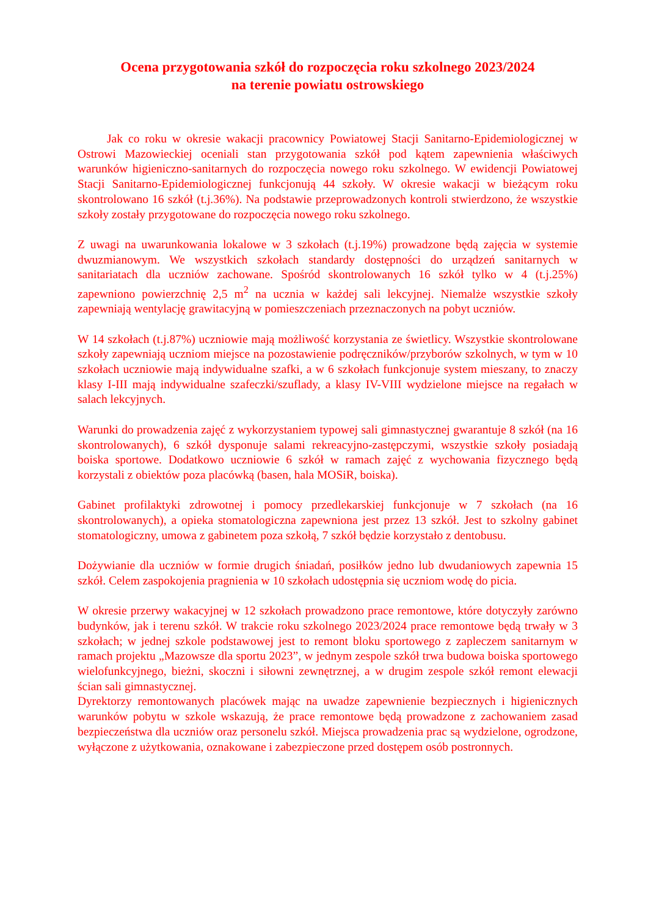Ocena przygotowania szkół do rozpoczęcia roku szkolnego 2023/2024
na terenie powiatu ostrowskiego
Jak co roku w okresie wakacji pracownicy Powiatowej Stacji Sanitarno-Epidemiologicznej w Ostrowi Mazowieckiej oceniali stan przygotowania szkół pod kątem zapewnienia właściwych warunków higieniczno-sanitarnych do rozpoczęcia nowego roku szkolnego. W ewidencji Powiatowej Stacji Sanitarno-Epidemiologicznej funkcjonują 44 szkoły. W okresie wakacji w bieżącym roku skontrolowano 16 szkół (t.j.36%). Na podstawie przeprowadzonych kontroli stwierdzono, że wszystkie szkoły zostały przygotowane do rozpoczęcia nowego roku szkolnego.
Z uwagi na uwarunkowania lokalowe w 3 szkołach (t.j.19%) prowadzone będą zajęcia w systemie dwuzmianowym. We wszystkich szkołach standardy dostępności do urządzeń sanitarnych w sanitariatach dla uczniów zachowane. Spośród skontrolowanych 16 szkół tylko w 4 (t.j.25%) zapewniono powierzchnię 2,5 m<sup>2</sup> na ucznia w każdej sali lekcyjnej. Niemalże wszystkie szkoły zapewniają wentylację grawitacyjną w pomieszczeniach przeznaczonych na pobyt uczniów.
W 14 szkołach (t.j.87%) uczniowie mają możliwość korzystania ze świetlicy. Wszystkie skontrolowane szkoły zapewniają uczniom miejsce na pozostawienie podręczników/przyborów szkolnych, w tym w 10 szkołach uczniowie mają indywidualne szafki, a w 6 szkołach funkcjonuje system mieszany, to znaczy klasy I-III mają indywidualne szafeczki/szuflady, a klasy IV-VIII wydzielone miejsce na regałach w salach lekcyjnych.
Warunki do prowadzenia zajęć z wykorzystaniem typowej sali gimnastycznej gwarantuje 8 szkół (na 16 skontrolowanych), 6 szkół dysponuje salami rekreacyjno-zastępczymi, wszystkie szkoły posiadają boiska sportowe. Dodatkowo uczniowie 6 szkół w ramach zajęć z wychowania fizycznego będą korzystali z obiektów poza placówką (basen, hala MOSiR, boiska).
Gabinet profilaktyki zdrowotnej i pomocy przedlekarskiej funkcjonuje w 7 szkołach (na 16 skontrolowanych), a opieka stomatologiczna zapewniona jest przez 13 szkół. Jest to szkolny gabinet stomatologiczny, umowa z gabinetem poza szkołą, 7 szkół będzie korzystało z dentobusu.
Dożywianie dla uczniów w formie drugich śniadań, posiłków jedno lub dwudaniowych zapewnia 15 szkół. Celem zaspokojenia pragnienia w 10 szkołach udostępnia się uczniom wodę do picia.
W okresie przerwy wakacyjnej w 12 szkołach prowadzono prace remontowe, które dotyczyły zarówno budynków, jak i terenu szkół. W trakcie roku szkolnego 2023/2024 prace remontowe będą trwały w 3 szkołach; w jednej szkole podstawowej jest to remont bloku sportowego z zapleczem sanitarnym w ramach projektu „Mazowsze dla sportu 2023”, w jednym zespole szkół trwa budowa boiska sportowego wielofunkcyjnego, bieżni, skoczni i siłowni zewnętrznej, a w drugim zespole szkół remont elewacji ścian sali gimnastycznej.
Dyrektorzy remontowanych placówek mając na uwadze zapewnienie bezpiecznych i higienicznych warunków pobytu w szkole wskazują, że prace remontowe będą prowadzone z zachowaniem zasad bezpieczeństwa dla uczniów oraz personelu szkół. Miejsca prowadzenia prac są wydzielone, ogrodzone, wyłączone z użytkowania, oznakowane i zabezpieczone przed dostępem osób postronnych.